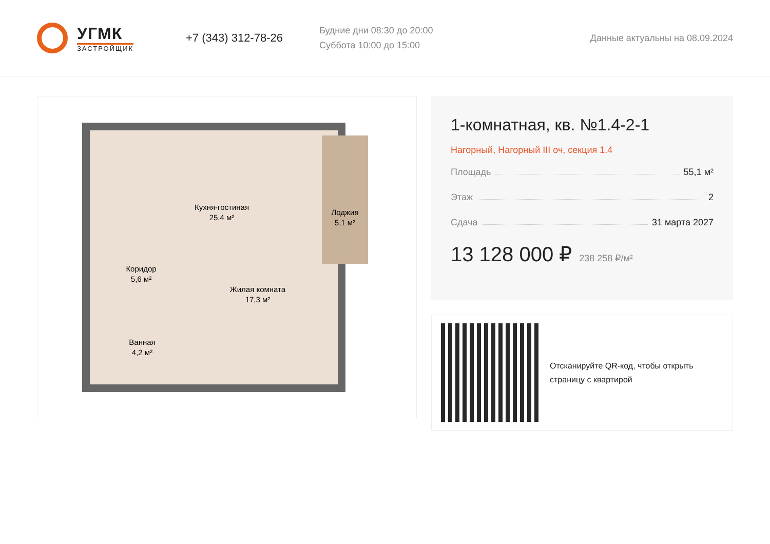УГМК
ЗАСТРОЙЩИК
+7 (343) 312-78-26
Будние дни 08:30 до 20:00
Суббота 10:00 до 15:00
Данные актуальны на 08.09.2024
Кухня-гостиная
25,4 м²
Лоджия
5,1 м²
Коридор
5,6 м²
Жилая комната
17,3 м²
Ванная
4,2 м²
1-комнатная, кв. №1.4-2-1
Нагорный, Нагорный III оч, секция 1.4
Площадь 55,1 м²
Этаж 2
Сдача 31 марта 2027
13 128 000 ₽ 238 258 ₽/м²
Отсканируйте QR-код, чтобы открыть
страницу с квартирой